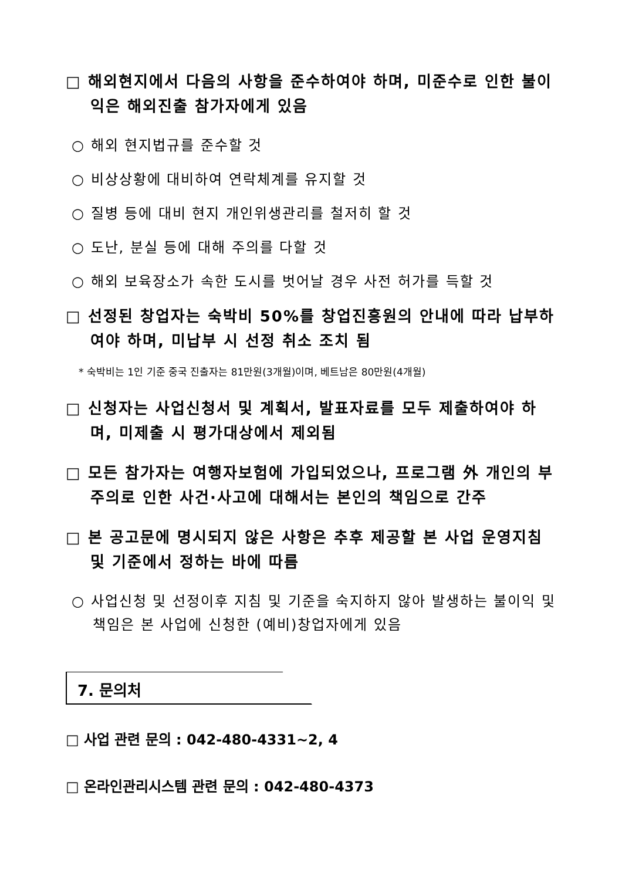□ 해외현지에서 다음의 사항을 준수하여야 하며, 미준수로 인한 불이익은 해외진출 참가자에게 있음
○ 해외 현지법규를 준수할 것
○ 비상상황에 대비하여 연락체계를 유지할 것
○ 질병 등에 대비 현지 개인위생관리를 철저히 할 것
○ 도난, 분실 등에 대해 주의를 다할 것
○ 해외 보육장소가 속한 도시를 벗어날 경우 사전 허가를 득할 것
□ 선정된 창업자는 숙박비 50%를 창업진흥원의 안내에 따라 납부하여야 하며, 미납부 시 선정 취소 조치 됨
* 숙박비는 1인 기준 중국 진출자는 81만원(3개월)이며, 베트남은 80만원(4개월)
□ 신청자는 사업신청서 및 계획서, 발표자료를 모두 제출하여야 하며, 미제출 시 평가대상에서 제외됨
□ 모든 참가자는 여행자보험에 가입되었으나, 프로그램 外 개인의 부주의로 인한 사건·사고에 대해서는 본인의 책임으로 간주
□ 본 공고문에 명시되지 않은 사항은 추후 제공할 본 사업 운영지침 및 기준에서 정하는 바에 따름
○ 사업신청 및 선정이후 지침 및 기준을 숙지하지 않아 발생하는 불이익 및 책임은 본 사업에 신청한 (예비)창업자에게 있음
7. 문의처
□ 사업 관련 문의 : 042-480-4331~2, 4
□ 온라인관리시스템 관련 문의 : 042-480-4373